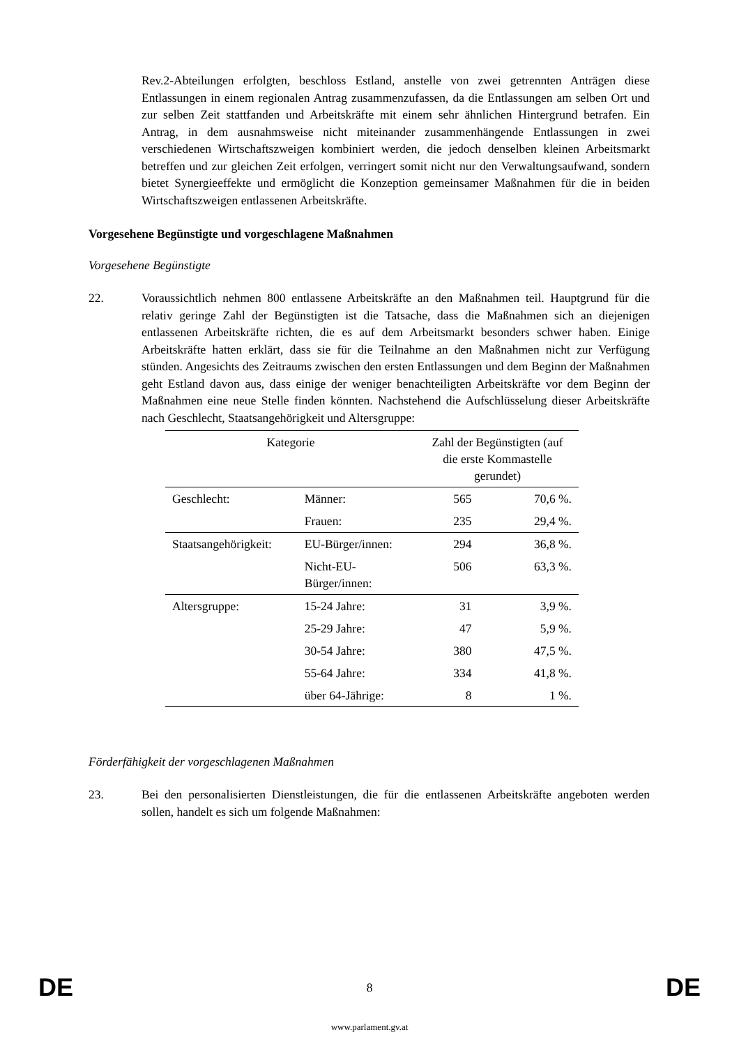Rev.2-Abteilungen erfolgten, beschloss Estland, anstelle von zwei getrennten Anträgen diese Entlassungen in einem regionalen Antrag zusammenzufassen, da die Entlassungen am selben Ort und zur selben Zeit stattfanden und Arbeitskräfte mit einem sehr ähnlichen Hintergrund betrafen. Ein Antrag, in dem ausnahmsweise nicht miteinander zusammenhängende Entlassungen in zwei verschiedenen Wirtschaftszweigen kombiniert werden, die jedoch denselben kleinen Arbeitsmarkt betreffen und zur gleichen Zeit erfolgen, verringert somit nicht nur den Verwaltungsaufwand, sondern bietet Synergieeffekte und ermöglicht die Konzeption gemeinsamer Maßnahmen für die in beiden Wirtschaftszweigen entlassenen Arbeitskräfte.
Vorgesehene Begünstigte und vorgeschlagene Maßnahmen
Vorgesehene Begünstigte
22. Voraussichtlich nehmen 800 entlassene Arbeitskräfte an den Maßnahmen teil. Hauptgrund für die relativ geringe Zahl der Begünstigten ist die Tatsache, dass die Maßnahmen sich an diejenigen entlassenen Arbeitskräfte richten, die es auf dem Arbeitsmarkt besonders schwer haben. Einige Arbeitskräfte hatten erklärt, dass sie für die Teilnahme an den Maßnahmen nicht zur Verfügung stünden. Angesichts des Zeitraums zwischen den ersten Entlassungen und dem Beginn der Maßnahmen geht Estland davon aus, dass einige der weniger benachteiligten Arbeitskräfte vor dem Beginn der Maßnahmen eine neue Stelle finden könnten. Nachstehend die Aufschlüsselung dieser Arbeitskräfte nach Geschlecht, Staatsangehörigkeit und Altersgruppe:
| Kategorie | | Zahl der Begünstigten (auf die erste Kommastelle gerundet) | |
| --- | --- | --- | --- |
| Geschlecht: | Männer: | 565 | 70,6 %. |
| | Frauen: | 235 | 29,4 %. |
| Staatsangehörigkeit: | EU-Bürger/innen: | 294 | 36,8 %. |
| | Nicht-EU- Bürger/innen: | 506 | 63,3 %. |
| Altersgruppe: | 15-24 Jahre: | 31 | 3,9 %. |
| | 25-29 Jahre: | 47 | 5,9 %. |
| | 30-54 Jahre: | 380 | 47,5 %. |
| | 55-64 Jahre: | 334 | 41,8 %. |
| | über 64-Jährige: | 8 | 1 %. |
Förderfähigkeit der vorgeschlagenen Maßnahmen
23. Bei den personalisierten Dienstleistungen, die für die entlassenen Arbeitskräfte angeboten werden sollen, handelt es sich um folgende Maßnahmen:
DE 8 DE
www.parlament.gv.at